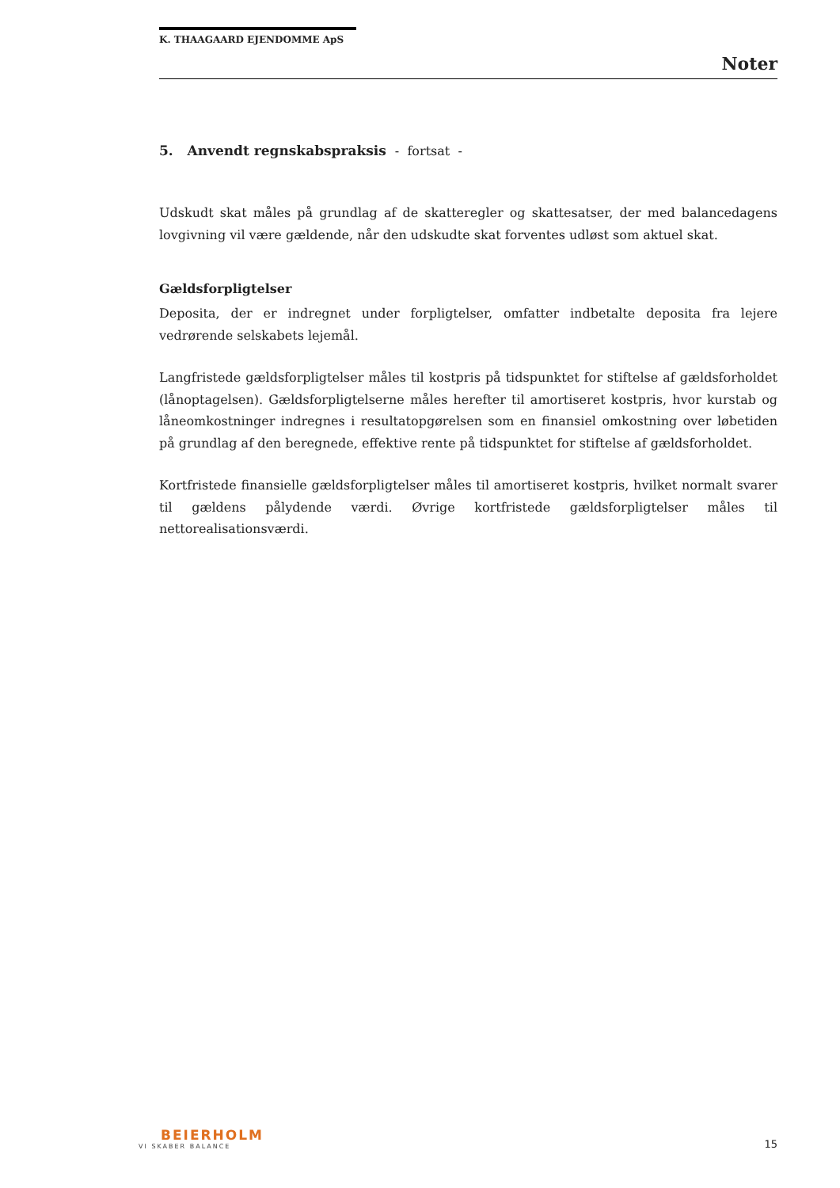K. THAAGAARD EJENDOMME ApS
Noter
5. Anvendt regnskabspraksis - fortsat -
Udskudt skat måles på grundlag af de skatteregler og skattesatser, der med balancedagens lovgivning vil være gældende, når den udskudte skat forventes udløst som aktuel skat.
Gældsforpligtelser
Deposita, der er indregnet under forpligtelser, omfatter indbetalte deposita fra lejere vedrørende selskabets lejemål.
Langfristede gældsforpligtelser måles til kostpris på tidspunktet for stiftelse af gældsforholdet (lånoptagelsen). Gældsforpligtelserne måles herefter til amortiseret kostpris, hvor kurstab og låneomkostninger indregnes i resultatopgørelsen som en finansiel omkostning over løbetiden på grundlag af den beregnede, effektive rente på tidspunktet for stiftelse af gældsforholdet.
Kortfristede finansielle gældsforpligtelser måles til amortiseret kostpris, hvilket normalt svarer til gældens pålydende værdi. Øvrige kortfristede gældsforpligtelser måles til nettorealisationsværdi.
BEIERHOLM
VI SKABER BALANCE
15